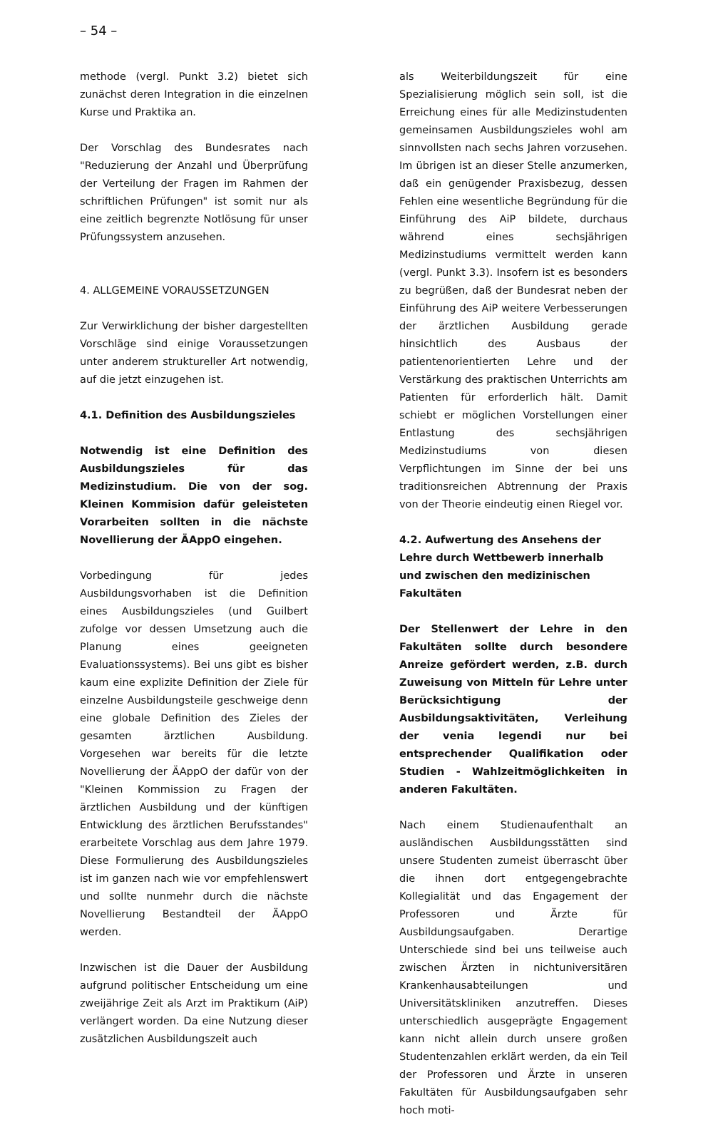– 54 –
methode (vergl. Punkt 3.2) bietet sich zunächst deren Integration in die einzelnen Kurse und Praktika an.
Der Vorschlag des Bundesrates nach "Reduzierung der Anzahl und Überprüfung der Verteilung der Fragen im Rahmen der schriftlichen Prüfungen" ist somit nur als eine zeitlich begrenzte Notlösung für unser Prüfungssystem anzusehen.
4. ALLGEMEINE VORAUSSETZUNGEN
Zur Verwirklichung der bisher dargestellten Vorschläge sind einige Voraussetzungen unter anderem struktureller Art notwendig, auf die jetzt einzugehen ist.
4.1. Definition des Ausbildungszieles
Notwendig ist eine Definition des Ausbildungszieles für das Medizinstudium. Die von der sog. Kleinen Kommision dafür geleisteten Vorarbeiten sollten in die nächste Novellierung der ÄAppO eingehen.
Vorbedingung für jedes Ausbildungsvorhaben ist die Definition eines Ausbildungszieles (und Guilbert zufolge vor dessen Umsetzung auch die Planung eines geeigneten Evaluationssystems). Bei uns gibt es bisher kaum eine explizite Definition der Ziele für einzelne Ausbildungsteile geschweige denn eine globale Definition des Zieles der gesamten ärztlichen Ausbildung. Vorgesehen war bereits für die letzte Novellierung der ÄAppO der dafür von der "Kleinen Kommission zu Fragen der ärztlichen Ausbildung und der künftigen Entwicklung des ärztlichen Berufsstandes" erarbeitete Vorschlag aus dem Jahre 1979. Diese Formulierung des Ausbildungszieles ist im ganzen nach wie vor empfehlenswert und sollte nunmehr durch die nächste Novellierung Bestandteil der ÄAppO werden.
Inzwischen ist die Dauer der Ausbildung aufgrund politischer Entscheidung um eine zweijährige Zeit als Arzt im Praktikum (AiP) verlängert worden. Da eine Nutzung dieser zusätzlichen Ausbildungszeit auch
als Weiterbildungszeit für eine Spezialisierung möglich sein soll, ist die Erreichung eines für alle Medizinstudenten gemeinsamen Ausbildungszieles wohl am sinnvollsten nach sechs Jahren vorzusehen. Im übrigen ist an dieser Stelle anzumerken, daß ein genügender Praxisbezug, dessen Fehlen eine wesentliche Begründung für die Einführung des AiP bildete, durchaus während eines sechsjährigen Medizinstudiums vermittelt werden kann (vergl. Punkt 3.3). Insofern ist es besonders zu begrüßen, daß der Bundesrat neben der Einführung des AiP weitere Verbesserungen der ärztlichen Ausbildung gerade hinsichtlich des Ausbaus der patientenorientierten Lehre und der Verstärkung des praktischen Unterrichts am Patienten für erforderlich hält. Damit schiebt er möglichen Vorstellungen einer Entlastung des sechsjährigen Medizinstudiums von diesen Verpflichtungen im Sinne der bei uns traditionsreichen Abtrennung der Praxis von der Theorie eindeutig einen Riegel vor.
4.2. Aufwertung des Ansehens der Lehre durch Wettbewerb innerhalb und zwischen den medizinischen Fakultäten
Der Stellenwert der Lehre in den Fakultäten sollte durch besondere Anreize gefördert werden, z.B. durch Zuweisung von Mitteln für Lehre unter Berücksichtigung der Ausbildungsaktivitäten, Verleihung der venia legendi nur bei entsprechender Qualifikation oder Studien - Wahlzeitmöglichkeiten in anderen Fakultäten.
Nach einem Studienaufenthalt an ausländischen Ausbildungsstätten sind unsere Studenten zumeist überrascht über die ihnen dort entgegengebrachte Kollegialität und das Engagement der Professoren und Ärzte für Ausbildungsaufgaben. Derartige Unterschiede sind bei uns teilweise auch zwischen Ärzten in nichtuniversitären Krankenhausabteilungen und Universitätskliniken anzutreffen. Dieses unterschiedlich ausgeprägte Engagement kann nicht allein durch unsere großen Studentenzahlen erklärt werden, da ein Teil der Professoren und Ärzte in unseren Fakultäten für Ausbildungsaufgaben sehr hoch moti-